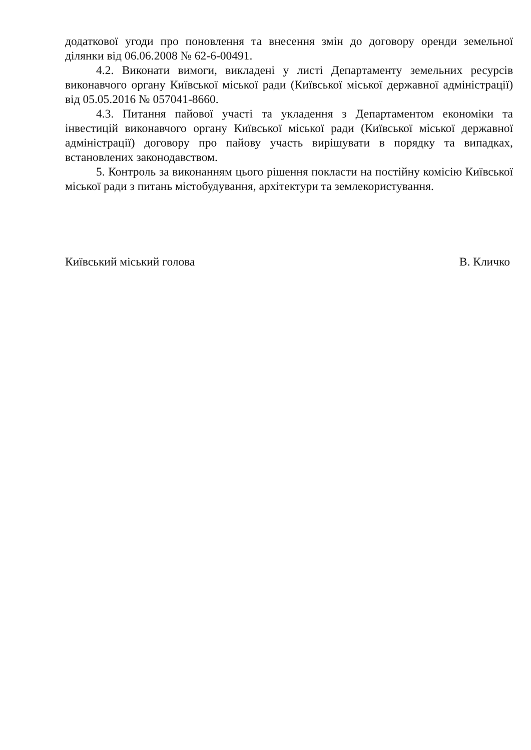додаткової угоди про поновлення та внесення змін до договору оренди земельної ділянки від 06.06.2008 № 62-6-00491.
4.2. Виконати вимоги, викладені у листі Департаменту земельних ресурсів виконавчого органу Київської міської ради (Київської міської державної адміністрації) від 05.05.2016 № 057041-8660.
4.3. Питання пайової участі та укладення з Департаментом економіки та інвестицій виконавчого органу Київської міської ради (Київської міської державної адміністрації) договору про пайову участь вирішувати в порядку та випадках, встановлених законодавством.
5. Контроль за виконанням цього рішення покласти на постійну комісію Київської міської ради з питань містобудування, архітектури та землекористування.
Київський міський голова В. Кличко